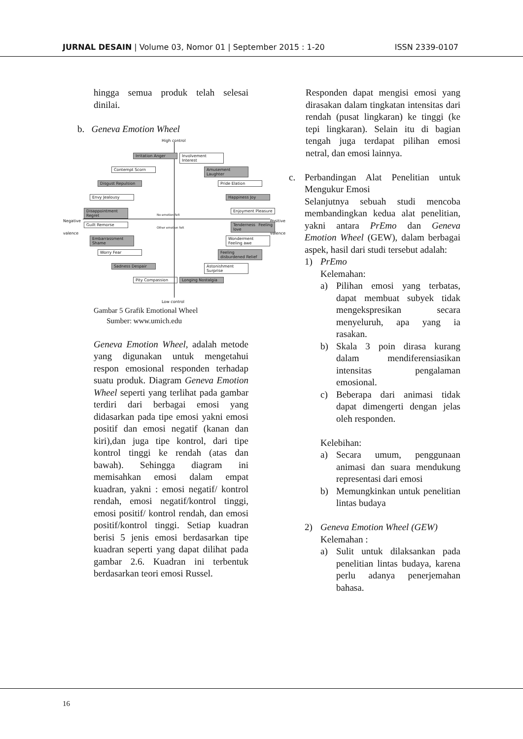JURNAL DESAIN | Volume 03, Nomor 01 | September 2015 : 1-20 ISSN 2339-0107
hingga semua produk telah selesai dinilai.
b. Geneva Emotion Wheel
High control
Low control
Negative
valence
Positive
valence
Irritation Anger
Involvement Interest
Contempt Scorn
Amusement Laughter
Disgust Repulsion
Pride Elation
Envy Jealousy Happiness Joy
Disappointment Regret
Enjoyment Pleasure
Guilt Remorse
Tenderness Feeling love
Embarrassment Shame
Wonderment Feeling awe
Worry Fear
Feeling disburdened Relief
Sadness Despair
Astonishment Surprise
Pity Compassion
Longing Nostalgia
No emotion felt
Other emotion felt
Gambar 5 Grafik Emotional Wheel
Sumber: www.umich.edu
Geneva Emotion Wheel, adalah metode yang digunakan untuk mengetahui respon emosional responden terhadap suatu produk. Diagram Geneva Emotion Wheel seperti yang terlihat pada gambar terdiri dari berbagai emosi yang didasarkan pada tipe emosi yakni emosi positif dan emosi negatif (kanan dan kiri),dan juga tipe kontrol, dari tipe kontrol tinggi ke rendah (atas dan bawah). Sehingga diagram ini memisahkan emosi dalam empat kuadran, yakni : emosi negatif/ kontrol rendah, emosi negatif/kontrol tinggi, emosi positif/ kontrol rendah, dan emosi positif/kontrol tinggi. Setiap kuadran berisi 5 jenis emosi berdasarkan tipe kuadran seperti yang dapat dilihat pada gambar 2.6. Kuadran ini terbentuk berdasarkan teori emosi Russel.
Responden dapat mengisi emosi yang dirasakan dalam tingkatan intensitas dari rendah (pusat lingkaran) ke tinggi (ke tepi lingkaran). Selain itu di bagian tengah juga terdapat pilihan emosi netral, dan emosi lainnya.
c. Perbandingan Alat Penelitian untuk Mengukur Emosi
Selanjutnya sebuah studi mencoba membandingkan kedua alat penelitian, yakni antara PrEmo dan Geneva Emotion Wheel (GEW), dalam berbagai aspek, hasil dari studi tersebut adalah:
1) PrEmo
Kelemahan:
a) Pilihan emosi yang terbatas, dapat membuat subyek tidak mengekspresikan secara menyeluruh, apa yang ia rasakan.
b) Skala 3 poin dirasa kurang dalam mendiferensiasikan intensitas pengalaman emosional.
c) Beberapa dari animasi tidak dapat dimengerti dengan jelas oleh responden.
Kelebihan:
a) Secara umum, penggunaan animasi dan suara mendukung representasi dari emosi
b) Memungkinkan untuk penelitian lintas budaya
2) Geneva Emotion Wheel (GEW)
Kelemahan :
a) Sulit untuk dilaksankan pada penelitian lintas budaya, karena perlu adanya penerjemahan bahasa.
16